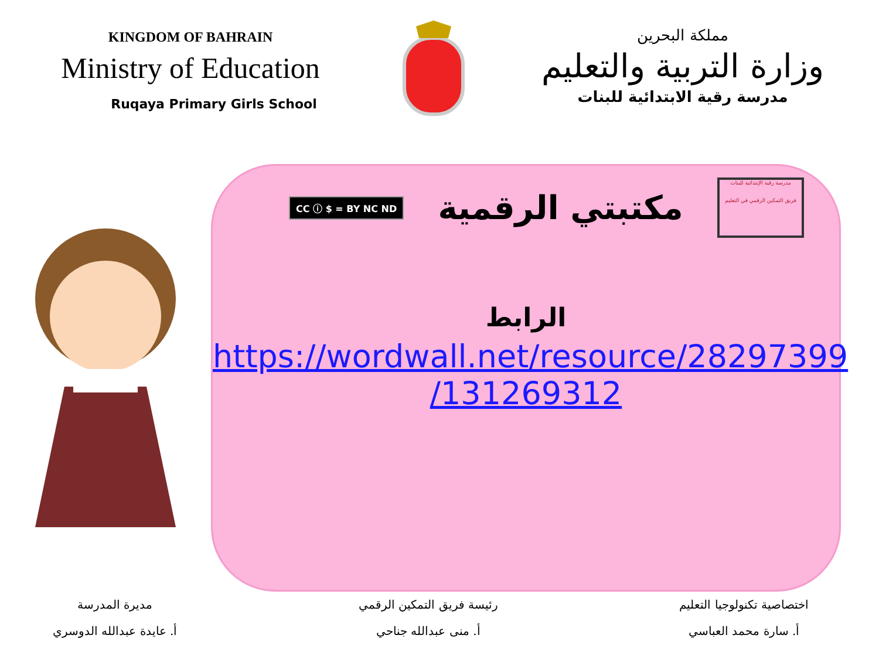KINGDOM OF BAHRAIN
Ministry of Education
Ruqaya Primary Girls School
مملكة البحرين
وزارة التربية والتعليم
مدرسة رقية الابتدائية للبنات
CC ⓘ $ = BY NC ND
مكتبتي الرقمية
مدرسة رقية الإبتدائية للبنات
فريق التمكين الرقمي في التعليم
الرابط
https://wordwall.net/resource/28297399
/131269312
اختصاصية تكنولوجيا التعليم
أ. سارة محمد العباسي
رئيسة فريق التمكين الرقمي
أ. منى عبدالله جناحي
مديرة المدرسة
أ. عايدة عبدالله الدوسري